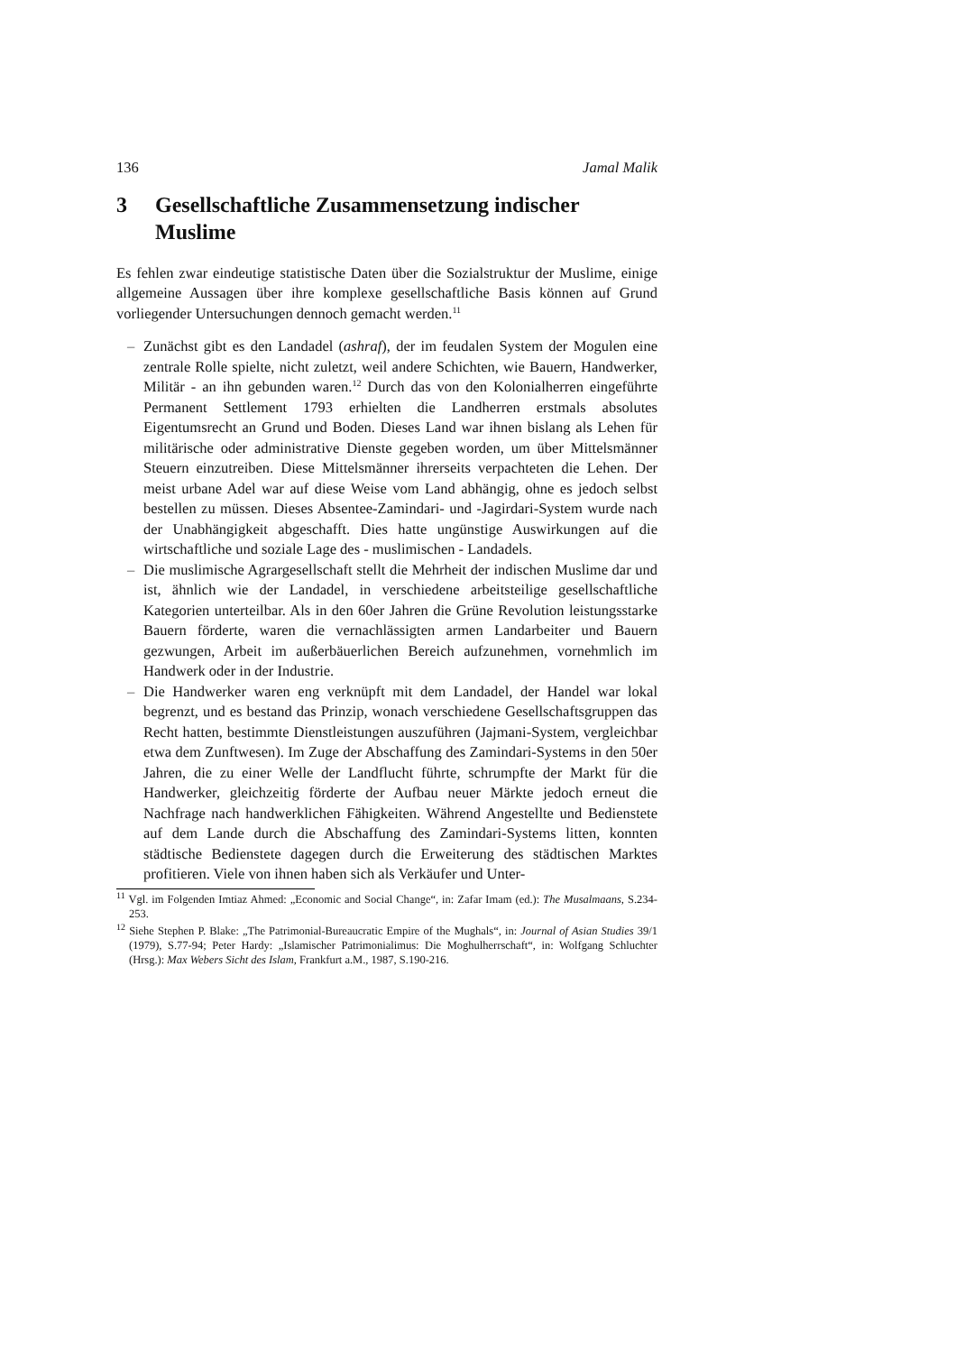136 Jamal Malik
3 Gesellschaftliche Zusammensetzung indischer Muslime
Es fehlen zwar eindeutige statistische Daten über die Sozialstruktur der Muslime, einige allgemeine Aussagen über ihre komplexe gesellschaftliche Basis können auf Grund vorliegender Untersuchungen dennoch gemacht werden.<sup>11</sup>
– Zunächst gibt es den Landadel (ashraf), der im feudalen System der Mogulen eine zentrale Rolle spielte, nicht zuletzt, weil andere Schichten, wie Bauern, Handwerker, Militär - an ihn gebunden waren.<sup>12</sup> Durch das von den Kolonialherren eingeführte Permanent Settlement 1793 erhielten die Landherren erstmals absolutes Eigentumsrecht an Grund und Boden. Dieses Land war ihnen bislang als Lehen für militärische oder administrative Dienste gegeben worden, um über Mittelsmänner Steuern einzutreiben. Diese Mittelsmänner ihrerseits verpachteten die Lehen. Der meist urbane Adel war auf diese Weise vom Land abhängig, ohne es jedoch selbst bestellen zu müssen. Dieses Absentee-Zamindari- und -Jagirdari-System wurde nach der Unabhängigkeit abgeschafft. Dies hatte ungünstige Auswirkungen auf die wirtschaftliche und soziale Lage des - muslimischen - Landadels.
– Die muslimische Agrargesellschaft stellt die Mehrheit der indischen Muslime dar und ist, ähnlich wie der Landadel, in verschiedene arbeitsteilige gesellschaftliche Kategorien unterteilbar. Als in den 60er Jahren die Grüne Revolution leistungsstarke Bauern förderte, waren die vernachlässigten armen Landarbeiter und Bauern gezwungen, Arbeit im außerbäuerlichen Bereich aufzunehmen, vornehmlich im Handwerk oder in der Industrie.
– Die Handwerker waren eng verknüpft mit dem Landadel, der Handel war lokal begrenzt, und es bestand das Prinzip, wonach verschiedene Gesellschaftsgruppen das Recht hatten, bestimmte Dienstleistungen auszuführen (Jajmani-System, vergleichbar etwa dem Zunftwesen). Im Zuge der Abschaffung des Zamindari-Systems in den 50er Jahren, die zu einer Welle der Landflucht führte, schrumpfte der Markt für die Handwerker, gleichzeitig förderte der Aufbau neuer Märkte jedoch erneut die Nachfrage nach handwerklichen Fähigkeiten. Während Angestellte und Bedienstete auf dem Lande durch die Abschaffung des Zamindari-Systems litten, konnten städtische Bedienstete dagegen durch die Erweiterung des städtischen Marktes profitieren. Viele von ihnen haben sich als Verkäufer und Unter-
<sup>11</sup> Vgl. im Folgenden Imtiaz Ahmed: „Economic and Social Change“, in: Zafar Imam (ed.): The Musalmaans, S.234-253.
<sup>12</sup> Siehe Stephen P. Blake: „The Patrimonial-Bureaucratic Empire of the Mughals“, in: Journal of Asian Studies 39/1 (1979), S.77-94; Peter Hardy: „Islamischer Patrimonialimus: Die Moghulherrschaft“, in: Wolfgang Schluchter (Hrsg.): Max Webers Sicht des Islam, Frankfurt a.M., 1987, S.190-216.